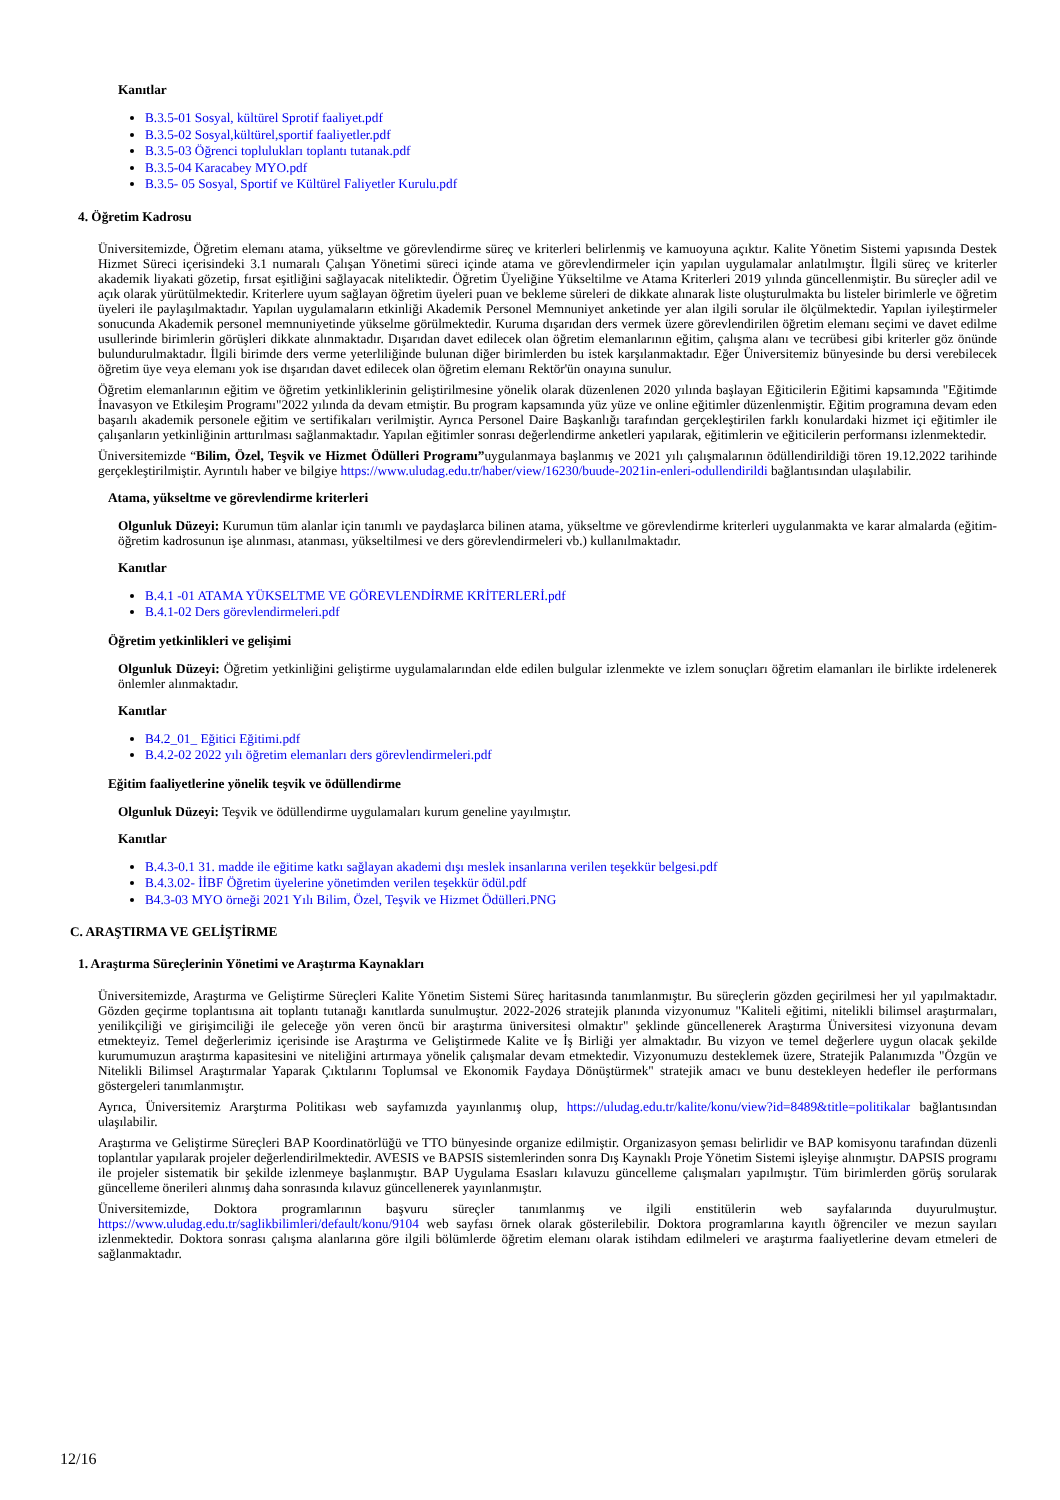Kanıtlar
B.3.5-01 Sosyal, kültürel Sprotif faaliyet.pdf
B.3.5-02 Sosyal,kültürel,sportif faaliyetler.pdf
B.3.5-03 Öğrenci toplulukları toplantı tutanak.pdf
B.3.5-04 Karacabey MYO.pdf
B.3.5- 05 Sosyal, Sportif ve Kültürel Faliyetler Kurulu.pdf
4. Öğretim Kadrosu
Üniversitemizde, Öğretim elemanı atama, yükseltme ve görevlendirme süreç ve kriterleri belirlenmiş ve kamuoyuna açıktır. Kalite Yönetim Sistemi yapısında Destek Hizmet Süreci içerisindeki 3.1 numaralı Çalışan Yönetimi süreci içinde atama ve görevlendirmeler için yapılan uygulamalar anlatılmıştır. İlgili süreç ve kriterler akademik liyakati gözetip, fırsat eşitliğini sağlayacak niteliktedir. Öğretim Üyeliğine Yükseltilme ve Atama Kriterleri 2019 yılında güncellenmiştir. Bu süreçler adil ve açık olarak yürütülmektedir. Kriterlere uyum sağlayan öğretim üyeleri puan ve bekleme süreleri de dikkate alınarak liste oluşturulmakta bu listeler birimlerle ve öğretim üyeleri ile paylaşılmaktadır. Yapılan uygulamaların etkinliği Akademik Personel Memnuniyet anketinde yer alan ilgili sorular ile ölçülmektedir. Yapılan iyileştirmeler sonucunda Akademik personel memnuniyetinde yükselme görülmektedir. Kuruma dışarıdan ders vermek üzere görevlendirilen öğretim elemanı seçimi ve davet edilme usullerinde birimlerin görüşleri dikkate alınmaktadır. Dışarıdan davet edilecek olan öğretim elemanlarının eğitim, çalışma alanı ve tecrübesi gibi kriterler göz önünde bulundurulmaktadır. İlgili birimde ders verme yeterliliğinde bulunan diğer birimlerden bu istek karşılanmaktadır. Eğer Üniversitemiz bünyesinde bu dersi verebilecek öğretim üye veya elemanı yok ise dışarıdan davet edilecek olan öğretim elemanı Rektör'ün onayına sunulur.
Öğretim elemanlarının eğitim ve öğretim yetkinliklerinin geliştirilmesine yönelik olarak düzenlenen 2020 yılında başlayan Eğiticilerin Eğitimi kapsamında "Eğitimde İnavasyon ve Etkileşim Programı"2022 yılında da devam etmiştir. Bu program kapsamında yüz yüze ve online eğitimler düzenlenmiştir. Eğitim programına devam eden başarılı akademik personele eğitim ve sertifikaları verilmiştir. Ayrıca Personel Daire Başkanlığı tarafından gerçekleştirilen farklı konulardaki hizmet içi eğitimler ile çalışanların yetkinliğinin arttırılması sağlanmaktadır. Yapılan eğitimler sonrası değerlendirme anketleri yapılarak, eğitimlerin ve eğiticilerin performansı izlenmektedir.
Üniversitemizde “Bilim, Özel, Teşvik ve Hizmet Ödülleri Programı”uygulanmaya başlanmış ve 2021 yılı çalışmalarının ödüllendirildiği tören 19.12.2022 tarihinde gerçekleştirilmiştir. Ayrıntılı haber ve bilgiye https://www.uludag.edu.tr/haber/view/16230/buude-2021in-enleri-odullendirildi bağlantısından ulaşılabilir.
Atama, yükseltme ve görevlendirme kriterleri
Olgunluk Düzeyi: Kurumun tüm alanlar için tanımlı ve paydaşlarca bilinen atama, yükseltme ve görevlendirme kriterleri uygulanmakta ve karar almalarda (eğitim-öğretim kadrosunun işe alınması, atanması, yükseltilmesi ve ders görevlendirmeleri vb.) kullanılmaktadır.
Kanıtlar
B.4.1 -01 ATAMA YÜKSELTME VE GÖREVLENDİRME KRİTERLERİ.pdf
B.4.1-02 Ders görevlendirmeleri.pdf
Öğretim yetkinlikleri ve gelişimi
Olgunluk Düzeyi: Öğretim yetkinliğini geliştirme uygulamalarından elde edilen bulgular izlenmekte ve izlem sonuçları öğretim elamanları ile birlikte irdelenerek önlemler alınmaktadır.
Kanıtlar
B4.2_01_ Eğitici Eğitimi.pdf
B.4.2-02 2022 yılı öğretim elemanları ders görevlendirmeleri.pdf
Eğitim faaliyetlerine yönelik teşvik ve ödüllendirme
Olgunluk Düzeyi: Teşvik ve ödüllendirme uygulamaları kurum geneline yayılmıştır.
Kanıtlar
B.4.3-0.1 31. madde ile eğitime katkı sağlayan akademi dışı meslek insanlarına verilen teşekkür belgesi.pdf
B.4.3.02- İİBF Öğretim üyelerine yönetimden verilen teşekkür ödül.pdf
B4.3-03 MYO örneği 2021 Yılı Bilim, Özel, Teşvik ve Hizmet Ödülleri.PNG
C. ARAŞTIRMA VE GELİŞTİRME
1. Araştırma Süreçlerinin Yönetimi ve Araştırma Kaynakları
Üniversitemizde, Araştırma ve Geliştirme Süreçleri Kalite Yönetim Sistemi Süreç haritasında tanımlanmıştır. Bu süreçlerin gözden geçirilmesi her yıl yapılmaktadır. Gözden geçirme toplantısına ait toplantı tutanağı kanıtlarda sunulmuştur. 2022-2026 stratejik planında vizyonumuz "Kaliteli eğitimi, nitelikli bilimsel araştırmaları, yenilikçiliği ve girişimciliği ile geleceğe yön veren öncü bir araştırma üniversitesi olmaktır" şeklinde güncellenerek Araştırma Üniversitesi vizyonuna devam etmekteyiz. Temel değerlerimiz içerisinde ise Araştırma ve Geliştirmede Kalite ve İş Birliği yer almaktadır. Bu vizyon ve temel değerlere uygun olacak şekilde kurumumuzun araştırma kapasitesini ve niteliğini artırmaya yönelik çalışmalar devam etmektedir. Vizyonumuzu desteklemek üzere, Stratejik Palanımızda "Özgün ve Nitelikli Bilimsel Araştırmalar Yaparak Çıktılarını Toplumsal ve Ekonomik Faydaya Dönüştürmek" stratejik amacı ve bunu destekleyen hedefler ile performans göstergeleri tanımlanmıştır.
Ayrıca, Üniversitemiz Ararştırma Politikası web sayfamızda yayınlanmış olup, https://uludag.edu.tr/kalite/konu/view?id=8489&title=politikalar bağlantısından ulaşılabilir.
Araştırma ve Geliştirme Süreçleri BAP Koordinatörlüğü ve TTO bünyesinde organize edilmiştir. Organizasyon şeması belirlidir ve BAP komisyonu tarafından düzenli toplantılar yapılarak projeler değerlendirilmektedir. AVESIS ve BAPSIS sistemlerinden sonra Dış Kaynaklı Proje Yönetim Sistemi işleyişe alınmıştır. DAPSIS programı ile projeler sistematik bir şekilde izlenmeye başlanmıştır. BAP Uygulama Esasları kılavuzu güncelleme çalışmaları yapılmıştır. Tüm birimlerden görüş sorularak güncelleme önerileri alınmış daha sonrasında kılavuz güncellenerek yayınlanmıştır.
Üniversitemizde, Doktora programlarının başvuru süreçler tanımlanmış ve ilgili enstitülerin web sayfalarında duyurulmuştur. https://www.uludag.edu.tr/saglikbilimleri/default/konu/9104 web sayfası örnek olarak gösterilebilir. Doktora programlarına kayıtlı öğrenciler ve mezun sayıları izlenmektedir. Doktora sonrası çalışma alanlarına göre ilgili bölümlerde öğretim elemanı olarak istihdam edilmeleri ve araştırma faaliyetlerine devam etmeleri de sağlanmaktadır.
12/16